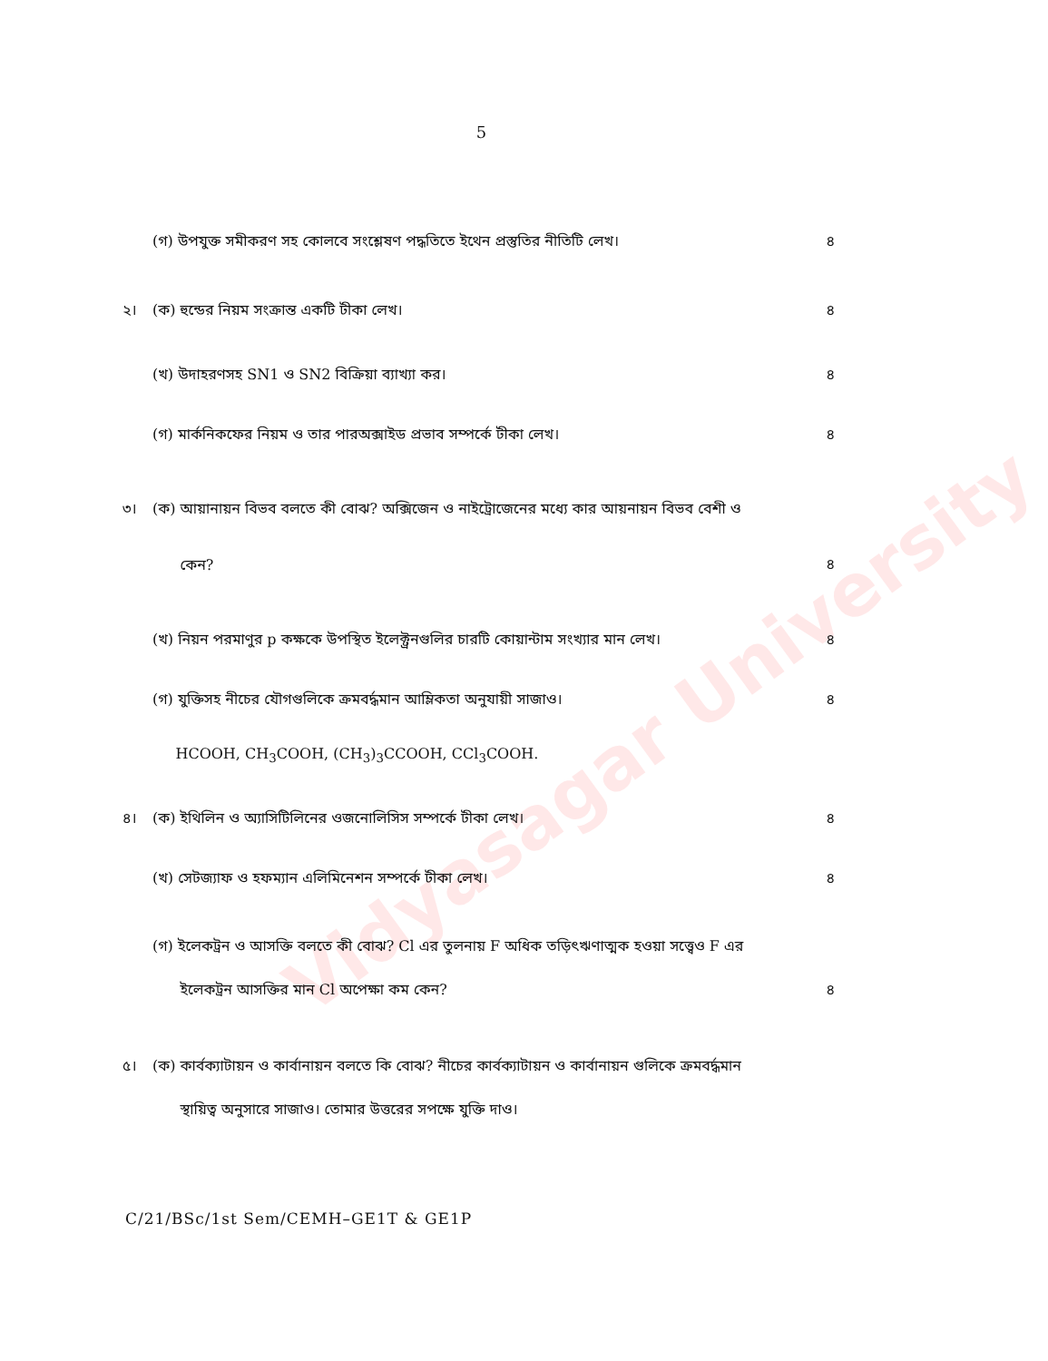Vidyasagar University
5
(গ) উপযুক্ত সমীকরণ সহ কোলবে সংশ্লেষণ পদ্ধতিতে ইথেন প্রস্তুতির নীতিটি লেখ।
৪
২।
(ক) হুন্ডের নিয়ম সংক্রান্ত একটি টীকা লেখ।
৪
(খ) উদাহরণসহ SN1 ও SN2 বিক্রিয়া ব্যাখ্যা কর।
৪
(গ) মার্কনিকফের নিয়ম ও তার পারঅক্সাইড প্রভাব সম্পর্কে টীকা লেখ।
৪
৩।
(ক) আয়ানায়ন বিভব বলতে কী বোঝ? অক্সিজেন ও নাইট্রোজেনের মধ্যে কার আয়নায়ন বিভব বেশী ও
কেন?
৪
(খ) নিয়ন পরমাণুর p কক্ষকে উপস্থিত ইলেক্ট্রনগুলির চারটি কোয়ান্টাম সংখ্যার মান লেখ।
৪
(গ) যুক্তিসহ নীচের যৌগগুলিকে ক্রমবর্দ্ধমান আম্লিকতা অনুযায়ী সাজাও।
HCOOH, CH<sub>3</sub>COOH, (CH<sub>3</sub>)<sub>3</sub>CCOOH, CCl<sub>3</sub>COOH.
৪
৪।
(ক) ইথিলিন ও অ্যাসিটিলিনের ওজনোলিসিস সম্পর্কে টীকা লেখ।
৪
(খ) সেটজ্যাফ ও হফম্যান এলিমিনেশন সম্পর্কে টীকা লেখ।
৪
(গ) ইলেকট্রন ও আসক্তি বলতে কী বোঝ? Cl এর তুলনায় F অধিক তড়িৎঋণাত্মক হওয়া সত্ত্বেও F এর
ইলেকট্রন আসক্তির মান Cl অপেক্ষা কম কেন?
৪
৫।
(ক) কার্বক্যাটায়ন ও কার্বানায়ন বলতে কি বোঝ? নীচের কার্বক্যাটায়ন ও কার্বানায়ন গুলিকে ক্রমবর্দ্ধমান
স্থায়িত্ব অনুসারে সাজাও। তোমার উত্তরের সপক্ষে যুক্তি দাও।
C/21/BSc/1st Sem/CEMH–GE1T & GE1P